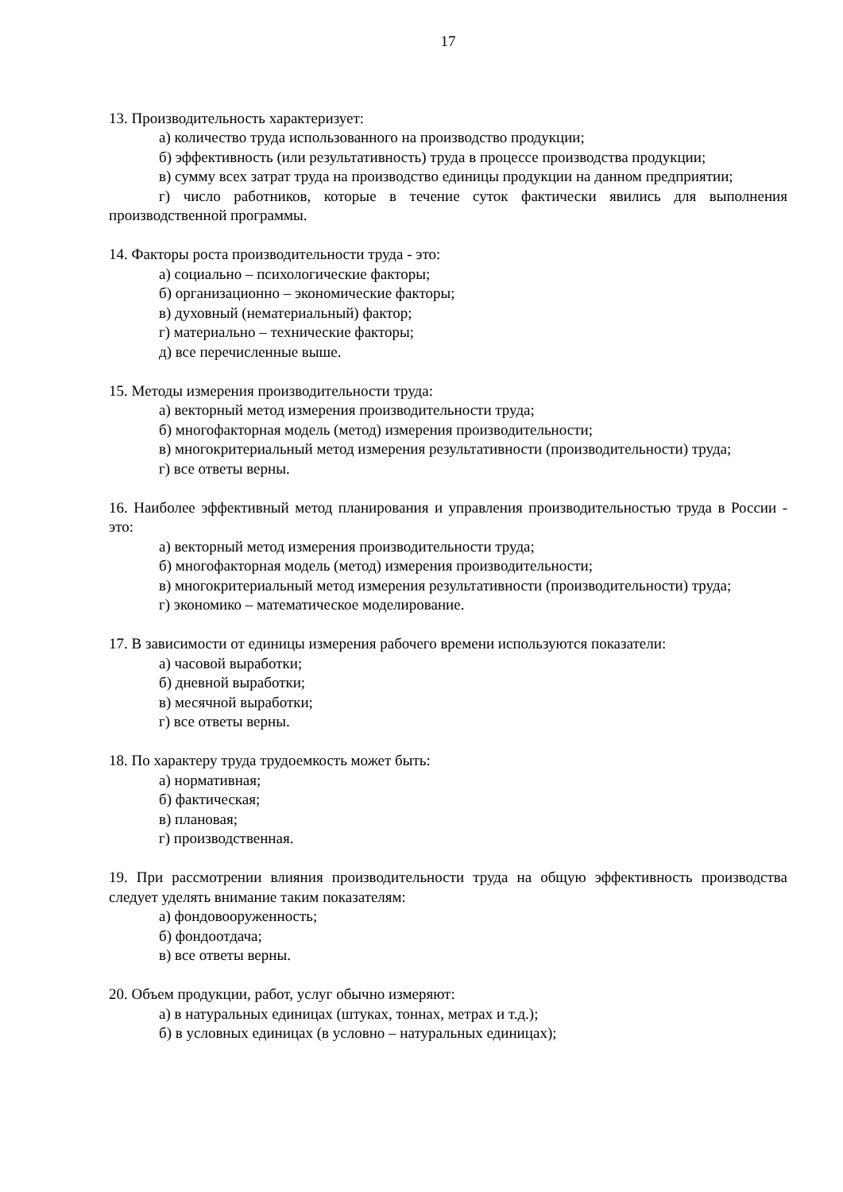17
13. Производительность характеризует:
а) количество труда использованного на производство продукции;
б) эффективность (или результативность) труда в процессе производства продукции;
в) сумму всех затрат труда на производство единицы продукции на данном предприятии;
г) число работников, которые в течение суток фактически явились для выполнения производственной программы.
14. Факторы роста производительности труда - это:
а) социально – психологические факторы;
б) организационно – экономические факторы;
в) духовный (нематериальный) фактор;
г) материально – технические факторы;
д) все перечисленные выше.
15. Методы измерения производительности труда:
а) векторный метод измерения производительности труда;
б) многофакторная модель (метод) измерения производительности;
в) многокритериальный метод измерения результативности (производительности) труда;
г) все ответы верны.
16. Наиболее эффективный метод планирования и управления производительностью труда в России - это:
а) векторный метод измерения производительности труда;
б) многофакторная модель (метод) измерения производительности;
в) многокритериальный метод измерения результативности (производительности) труда;
г) экономико – математическое моделирование.
17. В зависимости от единицы измерения рабочего времени используются показатели:
а) часовой выработки;
б) дневной выработки;
в) месячной выработки;
г) все ответы верны.
18. По характеру труда трудоемкость может быть:
а) нормативная;
б) фактическая;
в) плановая;
г) производственная.
19. При рассмотрении влияния производительности труда на общую эффективность производства следует уделять внимание таким показателям:
а) фондовооруженность;
б) фондоотдача;
в) все ответы верны.
20. Объем продукции, работ, услуг обычно измеряют:
а) в натуральных единицах (штуках, тоннах, метрах и т.д.);
б) в условных единицах (в условно – натуральных единицах);